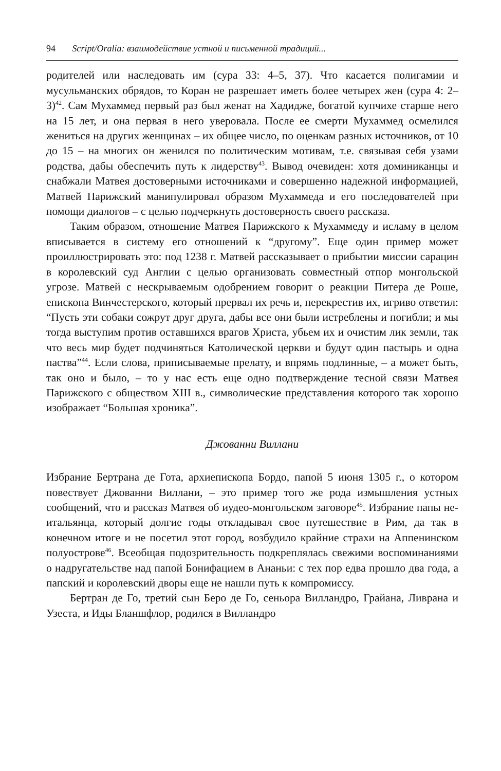94 Script/Oralia: взаимодействие устной и письменной традиций...
родителей или наследовать им (сура 33: 4–5, 37). Что касается полигамии и мусульманских обрядов, то Коран не разрешает иметь более четырех жен (сура 4: 2–3)<sup>42</sup>. Сам Мухаммед первый раз был женат на Хадидже, богатой купчихе старше него на 15 лет, и она первая в него уверовала. После ее смерти Мухаммед осмелился жениться на других женщинах – их общее число, по оценкам разных источников, от 10 до 15 – на многих он женился по политическим мотивам, т.е. связывая себя узами родства, дабы обеспечить путь к лидерству<sup>43</sup>. Вывод очевиден: хотя доминиканцы и снабжали Матвея достоверными источниками и совершенно надежной информацией, Матвей Парижский манипулировал образом Мухаммеда и его последователей при помощи диалогов – с целью подчеркнуть достоверность своего рассказа.
Таким образом, отношение Матвея Парижского к Мухаммеду и исламу в целом вписывается в систему его отношений к “другому”. Еще один пример может проиллюстрировать это: под 1238 г. Матвей рассказывает о прибытии миссии сарацин в королевский суд Англии с целью организовать совместный отпор монгольской угрозе. Матвей с нескрываемым одобрением говорит о реакции Питера де Роше, епископа Винчестерского, который прервал их речь и, перекрестив их, игриво ответил: “Пусть эти собаки сожрут друг друга, дабы все они были истреблены и погибли; и мы тогда выступим против оставшихся врагов Христа, убьем их и очистим лик земли, так что весь мир будет подчиняться Католической церкви и будут один пастырь и одна паства”<sup>44</sup>. Если слова, приписываемые прелату, и впрямь подлинные, – а может быть, так оно и было, – то у нас есть еще одно подтверждение тесной связи Матвея Парижского с обществом XIII в., символические представления которого так хорошо изображает “Большая хроника”.
Джованни Виллани
Избрание Бертрана де Гота, архиепископа Бордо, папой 5 июня 1305 г., о котором повествует Джованни Виллани, – это пример того же рода измышления устных сообщений, что и рассказ Матвея об иудео-монгольском заговоре<sup>45</sup>. Избрание папы не-итальянца, который долгие годы откладывал свое путешествие в Рим, да так в конечном итоге и не посетил этот город, возбудило крайние страхи на Аппенинском полуострове<sup>46</sup>. Всеобщая подозрительность подкреплялась свежими воспоминаниями о надругательстве над папой Бонифацием в Ананьи: с тех пор едва прошло два года, а папский и королевский дворы еще не нашли путь к компромиссу.
Бертран де Го, третий сын Беро де Го, сеньора Вилландро, Грайана, Ливрана и Узеста, и Иды Бланшфлор, родился в Вилландро